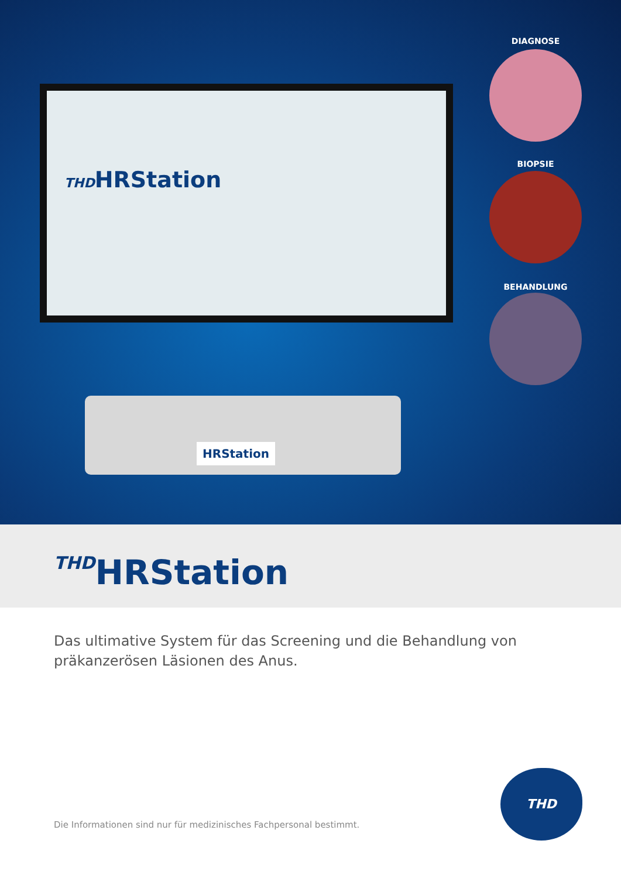THDHRStation
HRStation
DIAGNOSE
BIOPSIE
BEHANDLUNG
THDHRStation
Das ultimative System für das Screening und die Behandlung von präkanzerösen Läsionen des Anus.
Die Informationen sind nur für medizinisches Fachpersonal bestimmt.
THD